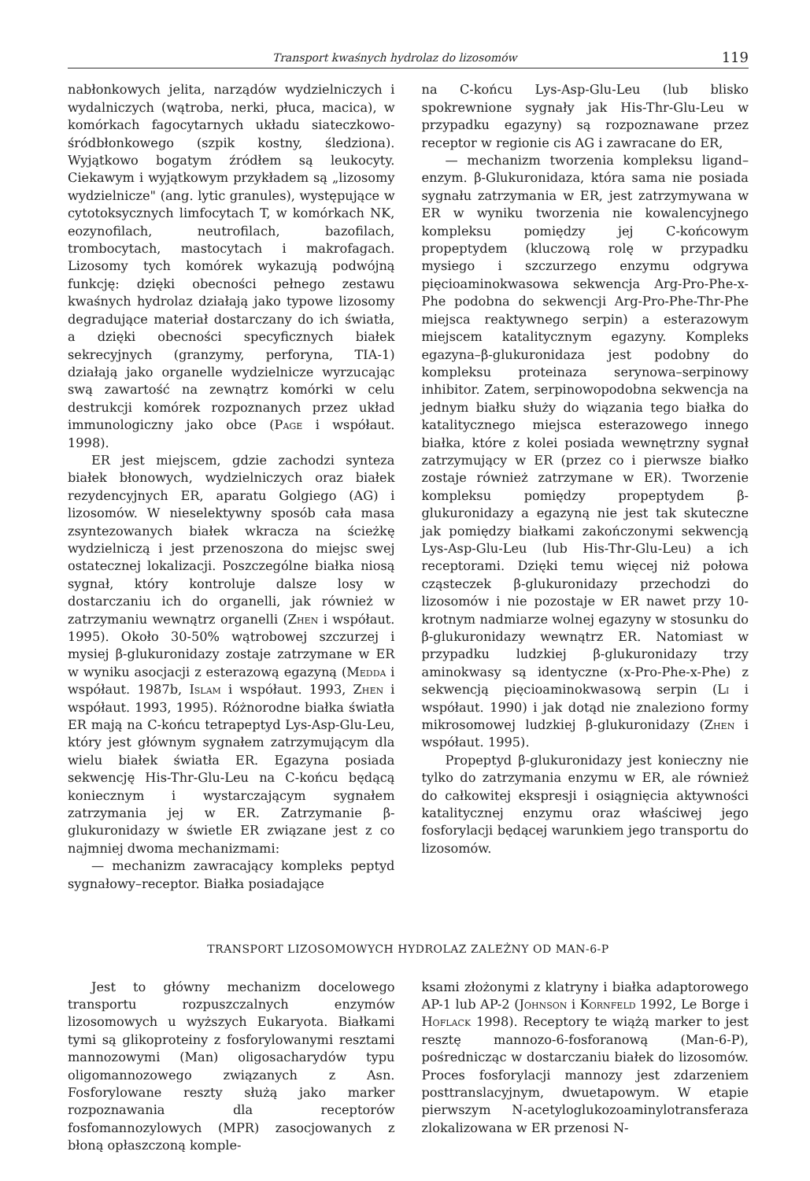Transport kwaśnych hydrolaz do lizosomów 119
nabłonkowych jelita, narządów wydzielniczych i wydalniczych (wątroba, nerki, płuca, macica), w komórkach fagocytarnych układu siateczkowo-śródbłonkowego (szpik kostny, śledziona). Wyjątkowo bogatym źródłem są leukocyty. Ciekawym i wyjątkowym przykładem są „lizosomy wydzielnicze" (ang. lytic granules), występujące w cytotoksycznych limfocytach T, w komórkach NK, eozynofilach, neutrofilach, bazofilach, trombocytach, mastocytach i makrofagach. Lizosomy tych komórek wykazują podwójną funkcję: dzięki obecności pełnego zestawu kwaśnych hydrolaz działają jako typowe lizosomy degradujące materiał dostarczany do ich światła, a dzięki obecności specyficznych białek sekrecyjnych (granzymy, perforyna, TIA-1) działają jako organelle wydzielnicze wyrzucając swą zawartość na zewnątrz komórki w celu destrukcji komórek rozpoznanych przez układ immunologiczny jako obce (Page i współaut. 1998).
ER jest miejscem, gdzie zachodzi synteza białek błonowych, wydzielniczych oraz białek rezydencyjnych ER, aparatu Golgiego (AG) i lizosomów. W nieselektywny sposób cała masa zsyntezowanych białek wkracza na ścieżkę wydzielniczą i jest przenoszona do miejsc swej ostatecznej lokalizacji. Poszczególne białka niosą sygnał, który kontroluje dalsze losy w dostarczaniu ich do organelli, jak również w zatrzymaniu wewnątrz organelli (Zhen i współaut. 1995). Około 30-50% wątrobowej szczurzej i mysiej β-glukuronidazy zostaje zatrzymane w ER w wyniku asocjacji z esterazową egazyną (Medda i współaut. 1987b, Islam i współaut. 1993, Zhen i współaut. 1993, 1995). Różnorodne białka światła ER mają na C-końcu tetrapeptyd Lys-Asp-Glu-Leu, który jest głównym sygnałem zatrzymującym dla wielu białek światła ER. Egazyna posiada sekwencję His-Thr-Glu-Leu na C-końcu będącą koniecznym i wystarczającym sygnałem zatrzymania jej w ER. Zatrzymanie β-glukuronidazy w świetle ER związane jest z co najmniej dwoma mechanizmami:
— mechanizm zawracający kompleks peptyd sygnałowy–receptor. Białka posiadające
na C-końcu Lys-Asp-Glu-Leu (lub blisko spokrewnione sygnały jak His-Thr-Glu-Leu w przypadku egazyny) są rozpoznawane przez receptor w regionie cis AG i zawracane do ER,
— mechanizm tworzenia kompleksu ligand–enzym. β-Glukuronidaza, która sama nie posiada sygnału zatrzymania w ER, jest zatrzymywana w ER w wyniku tworzenia nie kowalencyjnego kompleksu pomiędzy jej C-końcowym propeptydem (kluczową rolę w przypadku mysiego i szczurzego enzymu odgrywa pięcioaminokwasowa sekwencja Arg-Pro-Phe-x-Phe podobna do sekwencji Arg-Pro-Phe-Thr-Phe miejsca reaktywnego serpin) a esterazowym miejscem katalitycznym egazyny. Kompleks egazyna–β-glukuronidaza jest podobny do kompleksu proteinaza serynowa–serpinowy inhibitor. Zatem, serpinowopodobna sekwencja na jednym białku służy do wiązania tego białka do katalitycznego miejsca esterazowego innego białka, które z kolei posiada wewnętrzny sygnał zatrzymujący w ER (przez co i pierwsze białko zostaje również zatrzymane w ER). Tworzenie kompleksu pomiędzy propeptydem β-glukuronidazy a egazyną nie jest tak skuteczne jak pomiędzy białkami zakończonymi sekwencją Lys-Asp-Glu-Leu (lub His-Thr-Glu-Leu) a ich receptorami. Dzięki temu więcej niż połowa cząsteczek β-glukuronidazy przechodzi do lizosomów i nie pozostaje w ER nawet przy 10-krotnym nadmiarze wolnej egazyny w stosunku do β-glukuronidazy wewnątrz ER. Natomiast w przypadku ludzkiej β-glukuronidazy trzy aminokwasy są identyczne (x-Pro-Phe-x-Phe) z sekwencją pięcioaminokwasową serpin (Li i współaut. 1990) i jak dotąd nie znaleziono formy mikrosomowej ludzkiej β-glukuronidazy (Zhen i współaut. 1995).
Propeptyd β-glukuronidazy jest konieczny nie tylko do zatrzymania enzymu w ER, ale również do całkowitej ekspresji i osiągnięcia aktywności katalitycznej enzymu oraz właściwej jego fosforylacji będącej warunkiem jego transportu do lizosomów.
TRANSPORT LIZOSOMOWYCH HYDROLAZ ZALEŻNY OD MAN-6-P
Jest to główny mechanizm docelowego transportu rozpuszczalnych enzymów lizosomowych u wyższych Eukaryota. Białkami tymi są glikoproteiny z fosforylowanymi resztami mannozowymi (Man) oligosacharydów typu oligomannozowego związanych z Asn. Fosforylowane reszty służą jako marker rozpoznawania dla receptorów fosfomannozylowych (MPR) zasocjowanych z błoną opłaszczoną komple-
ksami złożonymi z klatryny i białka adaptorowego AP-1 lub AP-2 (Johnson i Kornfeld 1992, Le Borge i Hoflack 1998). Receptory te wiążą marker to jest resztę mannozo-6-fosforanową (Man-6-P), pośrednicząc w dostarczaniu białek do lizosomów. Proces fosforylacji mannozy jest zdarzeniem posttranslacyjnym, dwuetapowym. W etapie pierwszym N-acetyloglukozoaminylotransferaza zlokalizowana w ER przenosi N-